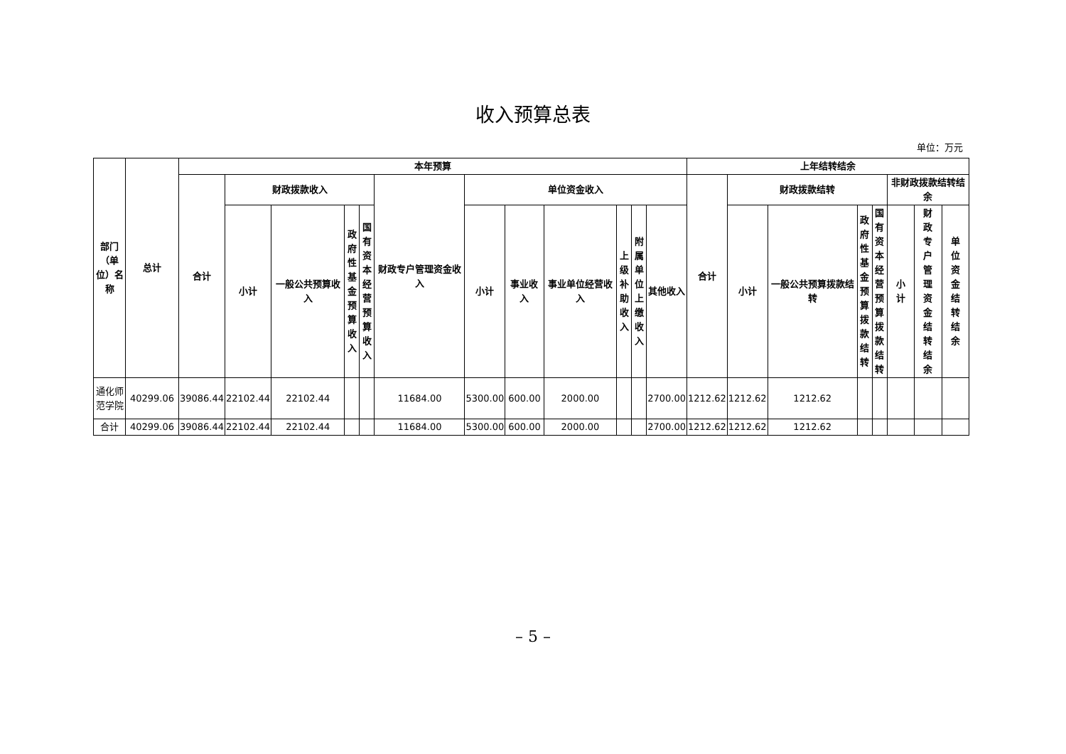收入预算总表
单位：万元
| 部门（单位）名称 | 总计 | 本年预算 | | | | | | | | | | | | 上年结转结余 | | | | | | | |
| --- | --- | --- | --- | --- | --- | --- | --- | --- | --- | --- | --- | --- | --- | --- | --- | --- | --- | --- | --- | --- | --- |
| | | 合计 | 财政拨款收入 | | | | 财政专户管理资金收入 | 单位资金收入 | | | | | | 合计 | 财政拨款结转 | | | | 非财政拨款结转结余 | | |
| | | | 小计 | 一般公共预算收入 | 政府性基金预算收入 | 国有资本经营预算收入 | | 小计 | 事业收入 | 事业单位经营收入 | 上级补助收入 | 附属单位上缴收入 | 其他收入 | | 小计 | 一般公共预算拨款结转 | 政府性基金预算拨款结转 | 国有资本经营预算拨款结转 | 小计 | 财政专户管理资金结转结余 | 单位资金结转结余 |
| 通化师范学院 | 40299.06 | 39086.44 | 22102.44 | 22102.44 | | | 11684.00 | 5300.00 | 600.00 | 2000.00 | | | 2700.00 | 1212.62 | 1212.62 | 1212.62 | | | | | |
| 合计 | 40299.06 | 39086.44 | 22102.44 | 22102.44 | | | 11684.00 | 5300.00 | 600.00 | 2000.00 | | | 2700.00 | 1212.62 | 1212.62 | 1212.62 | | | | | |
– 5 –